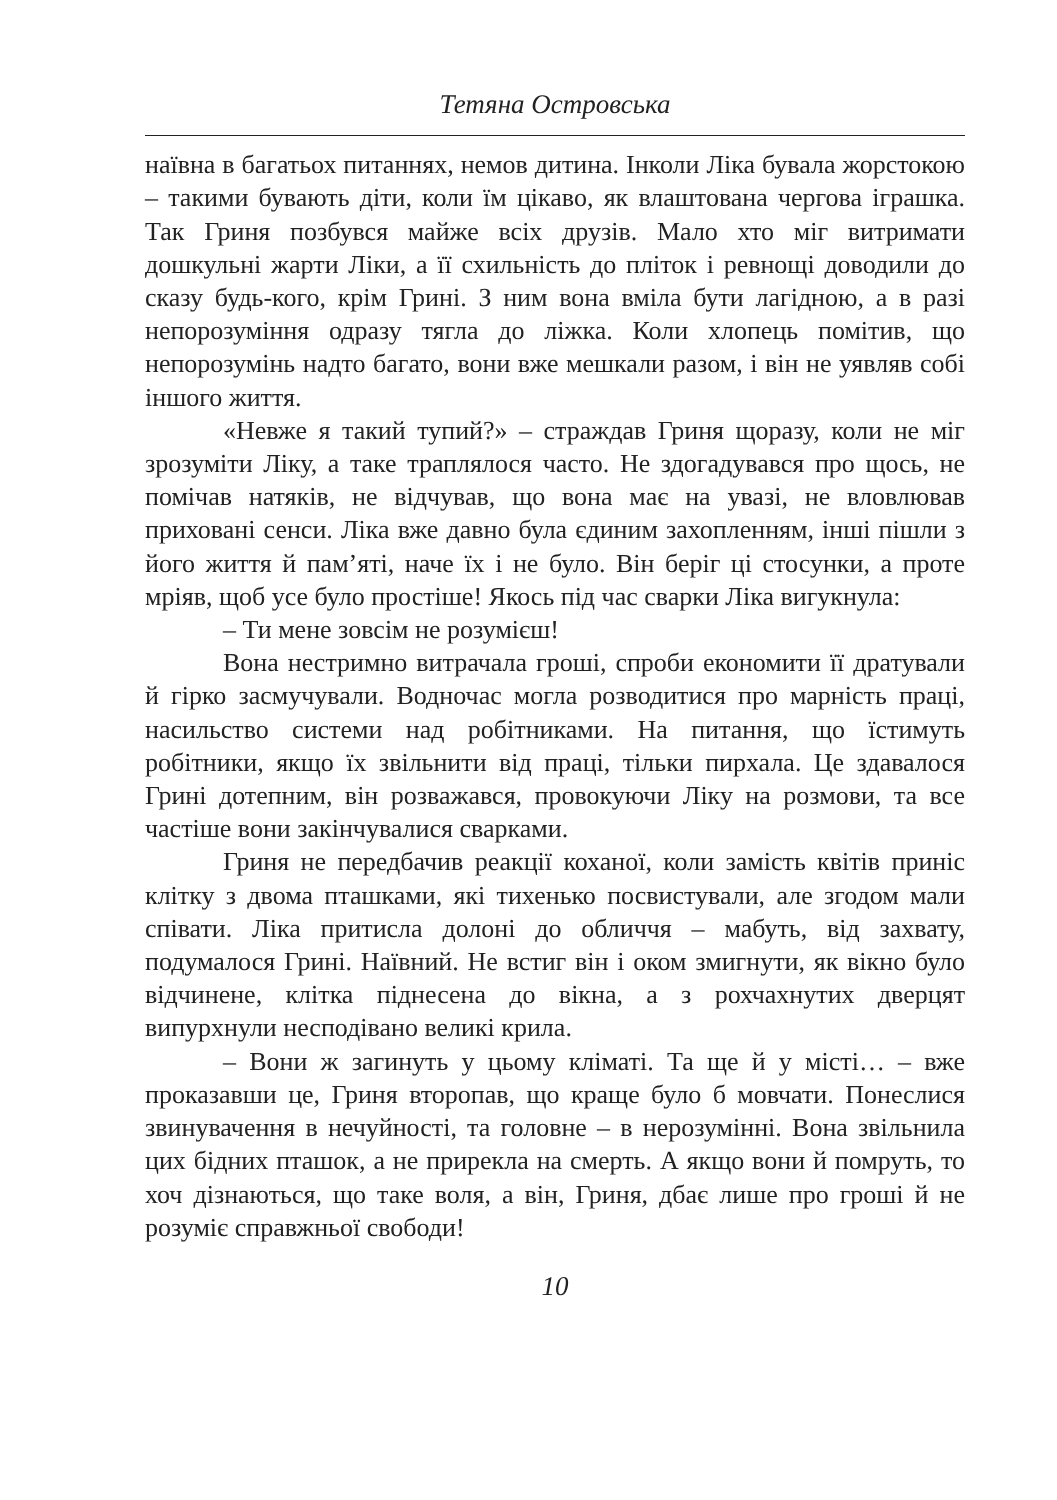Тетяна Островська
наївна в багатьох питаннях, немов дитина. Інколи Ліка бувала жорстокою – такими бувають діти, коли їм цікаво, як влаштована чергова іграшка. Так Гриня позбувся майже всіх друзів. Мало хто міг витримати дошкульні жарти Ліки, а її схильність до пліток і ревнощі доводили до сказу будь-кого, крім Грині. З ним вона вміла бути лагідною, а в разі непорозуміння одразу тягла до ліжка. Коли хлопець помітив, що непорозумінь надто багато, вони вже мешкали разом, і він не уявляв собі іншого життя.
«Невже я такий тупий?» – страждав Гриня щоразу, коли не міг зрозуміти Ліку, а таке траплялося часто. Не здогадувався про щось, не помічав натяків, не відчував, що вона має на увазі, не вловлював приховані сенси. Ліка вже давно була єдиним захопленням, інші пішли з його життя й пам’яті, наче їх і не було. Він беріг ці стосунки, а проте мріяв, щоб усе було простіше! Якось під час сварки Ліка вигукнула:
– Ти мене зовсім не розумієш!
Вона нестримно витрачала гроші, спроби економити її дратували й гірко засмучували. Водночас могла розводитися про марність праці, насильство системи над робітниками. На питання, що їстимуть робітники, якщо їх звільнити від праці, тільки пирхала. Це здавалося Грині дотепним, він розважався, провокуючи Ліку на розмови, та все частіше вони закінчувалися сварками.
Гриня не передбачив реакції коханої, коли замість квітів приніс клітку з двома пташками, які тихенько посвистували, але згодом мали співати. Ліка притисла долоні до обличчя – мабуть, від захвату, подумалося Грині. Наївний. Не встиг він і оком змигнути, як вікно було відчинене, клітка піднесена до вікна, а з рохчахнутих дверцят випурхнули несподівано великі крила.
– Вони ж загинуть у цьому кліматі. Та ще й у місті… – вже проказавши це, Гриня второпав, що краще було б мовчати. Понеслися звинувачення в нечуйності, та головне – в нерозумінні. Вона звільнила цих бідних пташок, а не прирекла на смерть. А якщо вони й помруть, то хоч дізнаються, що таке воля, а він, Гриня, дбає лише про гроші й не розуміє справжньої свободи!
10